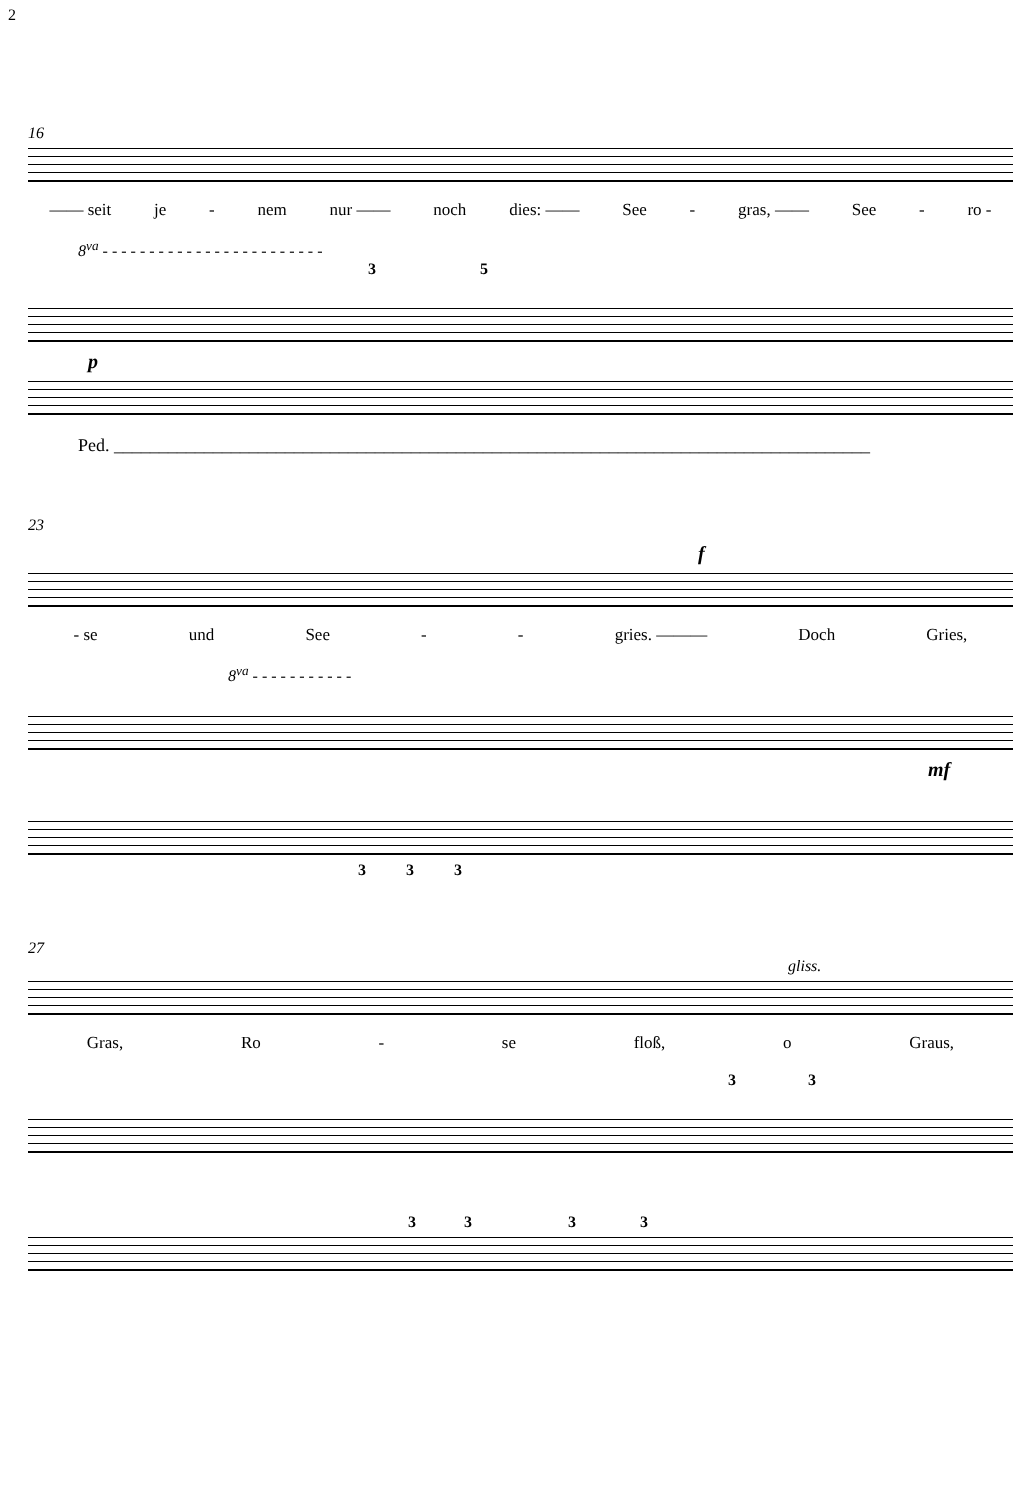2
16
—— seit je - nem nur —— noch dies: —— See - gras, —— See - ro -
8<sup>va</sup> - - - - - - - - - - - - - - - - - - - - - - - -
3 5
p
Ped. ____________________________________________________________________________________
23
f
- se und See - - gries. ——— Doch Gries,
8<sup>va</sup> - - - - - - - - - - -
mf
3 3 3
27
gliss.
Gras, Ro - se floß, o Graus,
3 3
3 3 3 3